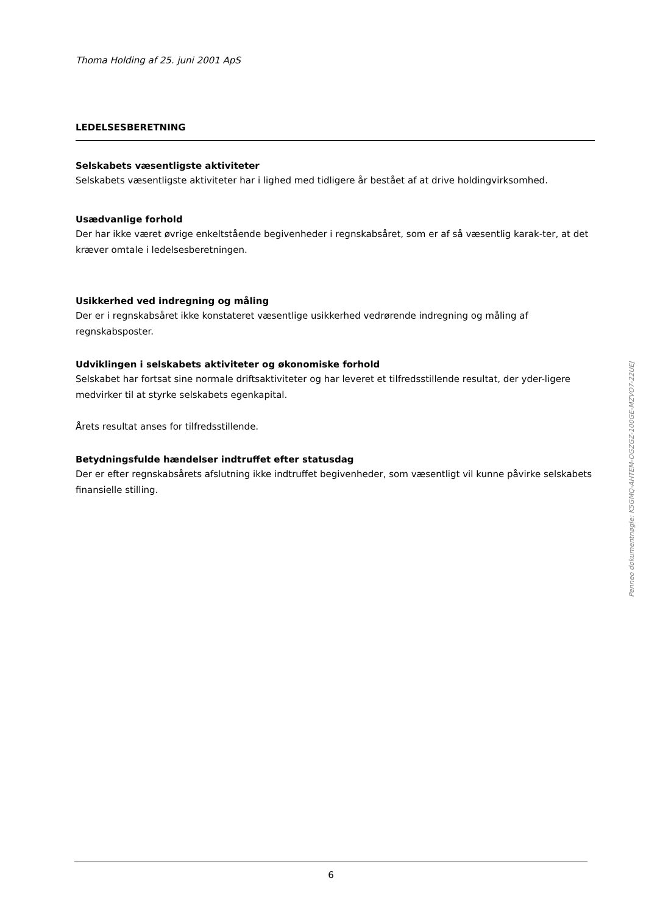Thoma Holding af 25. juni 2001 ApS
LEDELSESBERETNING
Selskabets væsentligste aktiviteter
Selskabets væsentligste aktiviteter har i lighed med tidligere år bestået af at drive holdingvirksomhed.
Usædvanlige forhold
Der har ikke været øvrige enkeltstående begivenheder i regnskabsåret, som er af så væsentlig karak-ter, at det kræver omtale i ledelsesberetningen.
Usikkerhed ved indregning og måling
Der er i regnskabsåret ikke konstateret væsentlige usikkerhed vedrørende indregning og måling af regnskabsposter.
Udviklingen i selskabets aktiviteter og økonomiske forhold
Selskabet har fortsat sine normale driftsaktiviteter og har leveret et tilfredsstillende resultat, der yder-ligere medvirker til at styrke selskabets egenkapital.
Årets resultat anses for tilfredsstillende.
Betydningsfulde hændelser indtruffet efter statusdag
Der er efter regnskabsårets afslutning ikke indtruffet begivenheder, som væsentligt vil kunne påvirke selskabets finansielle stilling.
Penneo dokumentnøgle: K5GMQ-AHTEM-OGZGZ-100GE-MZVO7-22UEJ
6